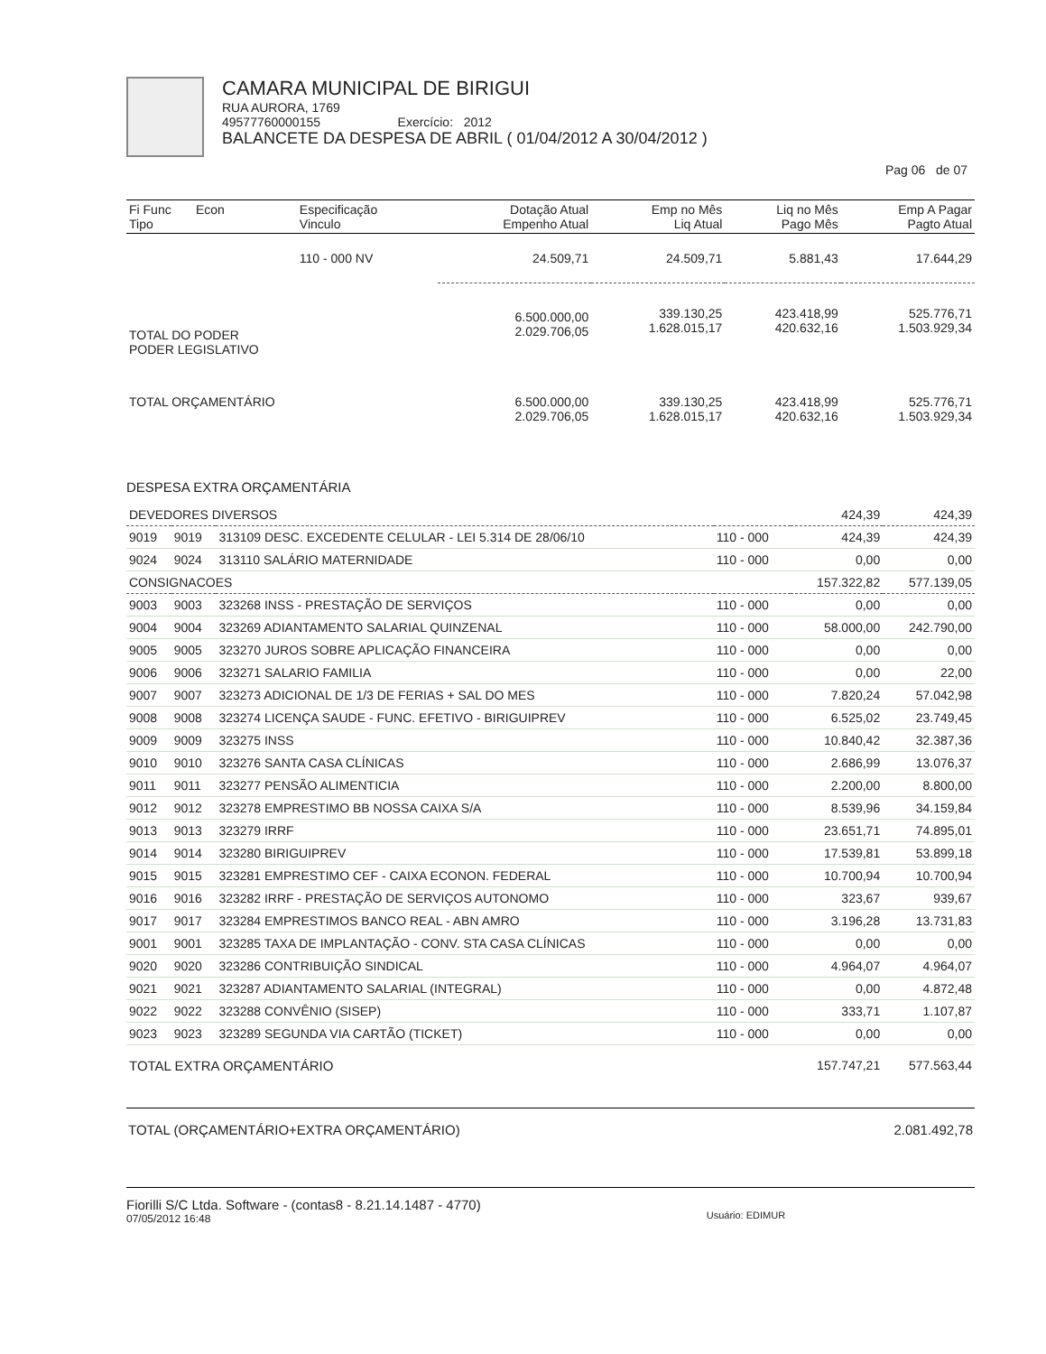CAMARA MUNICIPAL DE BIRIGUI
RUA AURORA, 1769
49577760000155 Exercício: 2012
BALANCETE DA DESPESA DE ABRIL ( 01/04/2012 A 30/04/2012 )
Pag 06 de 07
| Fi Func Econ Tipo | Especificação Vinculo | Dotação Atual Empenho Atual | Emp no Mês Liq Atual | Liq no Mês Pago Mês | Emp A Pagar Pagto Atual |
| --- | --- | --- | --- | --- | --- |
| | 110 - 000 NV | 24.509,71 | 24.509,71 | 5.881,43 | 17.644,29 |
| TOTAL DO PODER PODER LEGISLATIVO | | 6.500.000,00 2.029.706,05 | 339.130,25 1.628.015,17 | 423.418,99 420.632,16 | 525.776,71 1.503.929,34 |
| TOTAL ORÇAMENTÁRIO | | 6.500.000,00 2.029.706,05 | 339.130,25 1.628.015,17 | 423.418,99 420.632,16 | 525.776,71 1.503.929,34 |
DESPESA EXTRA ORÇAMENTÁRIA
| DEVEDORES DIVERSOS | | | | 424,39 | 424,39 |
| 9019 | 9019 | 313109 DESC. EXCEDENTE CELULAR - LEI 5.314 DE 28/06/10 | 110 - 000 | 424,39 | 424,39 |
| 9024 | 9024 | 313110 SALÁRIO MATERNIDADE | 110 - 000 | 0,00 | 0,00 |
| CONSIGNACOES | | | | 157.322,82 | 577.139,05 |
| 9003 | 9003 | 323268 INSS - PRESTAÇÃO DE SERVIÇOS | 110 - 000 | 0,00 | 0,00 |
| 9004 | 9004 | 323269 ADIANTAMENTO SALARIAL QUINZENAL | 110 - 000 | 58.000,00 | 242.790,00 |
| 9005 | 9005 | 323270 JUROS SOBRE APLICAÇÃO FINANCEIRA | 110 - 000 | 0,00 | 0,00 |
| 9006 | 9006 | 323271 SALARIO FAMILIA | 110 - 000 | 0,00 | 22,00 |
| 9007 | 9007 | 323273 ADICIONAL DE 1/3 DE FERIAS + SAL DO MES | 110 - 000 | 7.820,24 | 57.042,98 |
| 9008 | 9008 | 323274 LICENÇA SAUDE - FUNC. EFETIVO - BIRIGUIPREV | 110 - 000 | 6.525,02 | 23.749,45 |
| 9009 | 9009 | 323275 INSS | 110 - 000 | 10.840,42 | 32.387,36 |
| 9010 | 9010 | 323276 SANTA CASA CLÍNICAS | 110 - 000 | 2.686,99 | 13.076,37 |
| 9011 | 9011 | 323277 PENSÃO ALIMENTICIA | 110 - 000 | 2.200,00 | 8.800,00 |
| 9012 | 9012 | 323278 EMPRESTIMO BB NOSSA CAIXA S/A | 110 - 000 | 8.539,96 | 34.159,84 |
| 9013 | 9013 | 323279 IRRF | 110 - 000 | 23.651,71 | 74.895,01 |
| 9014 | 9014 | 323280 BIRIGUIPREV | 110 - 000 | 17.539,81 | 53.899,18 |
| 9015 | 9015 | 323281 EMPRESTIMO CEF - CAIXA ECONON. FEDERAL | 110 - 000 | 10.700,94 | 10.700,94 |
| 9016 | 9016 | 323282 IRRF - PRESTAÇÃO DE SERVIÇOS AUTONOMO | 110 - 000 | 323,67 | 939,67 |
| 9017 | 9017 | 323284 EMPRESTIMOS BANCO REAL - ABN AMRO | 110 - 000 | 3.196,28 | 13.731,83 |
| 9001 | 9001 | 323285 TAXA DE IMPLANTAÇÃO - CONV. STA CASA CLÍNICAS | 110 - 000 | 0,00 | 0,00 |
| 9020 | 9020 | 323286 CONTRIBUIÇÃO SINDICAL | 110 - 000 | 4.964,07 | 4.964,07 |
| 9021 | 9021 | 323287 ADIANTAMENTO SALARIAL (INTEGRAL) | 110 - 000 | 0,00 | 4.872,48 |
| 9022 | 9022 | 323288 CONVÊNIO (SISEP) | 110 - 000 | 333,71 | 1.107,87 |
| 9023 | 9023 | 323289 SEGUNDA VIA CARTÃO (TICKET) | 110 - 000 | 0,00 | 0,00 |
| TOTAL EXTRA ORÇAMENTÁRIO | | | | 157.747,21 | 577.563,44 |
TOTAL (ORÇAMENTÁRIO+EXTRA ORÇAMENTÁRIO) 2.081.492,78
Fiorilli S/C Ltda. Software - (contas8 - 8.21.14.1487 - 4770)
07/05/2012 16:48
Usuário: EDIMUR